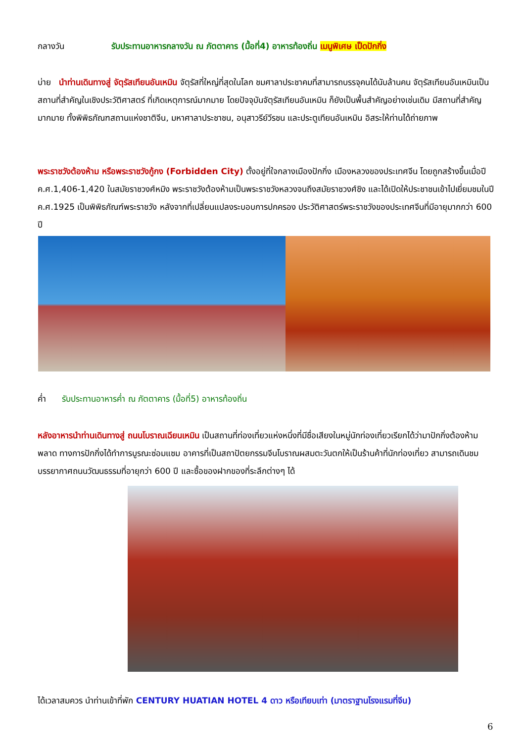กลางวัน รับประทานอาหารกลางวัน ณ ภัตตาคาร (มื้อที่4) อาหารท้องถิ่น เมนูพิเศษ เป็ดปักกิ่ง
บ่าย นำท่านเดินทางสู่ จัตุรัสเทียนอันเหมิน จัตุรัสที่ใหญ่ที่สุดในโลก ชมศาลาประชาคมที่สามารถบรรจุคนได้นับล้านคน จัตุรัสเทียนอันเหมินเป็นสถานที่สำคัญในเชิงประวัติศาสตร์ ที่เกิดเหตุการณ์มากมาย โดยปัจจุบันจัตุรัสเทียนอันเหมิน ก็ยังเป็นพื้นสำคัญอย่างเช่นเดิม มีสถานที่สำคัญมากมาย ทั้งพิพิธภัณฑสถานแห่งชาติจีน, มหาศาลาประชาชน, อนุสาวรีย์วีรชน และประตูเทียนอันเหมิน อิสระให้ท่านได้ถ่ายภาพ
พระราชวังต้องห้าม หรือพระราชวังกู้กง (Forbidden City) ตั้งอยู่ที่ใจกลางเมืองปักกิ่ง เมืองหลวงของประเทศจีน โดยถูกสร้างขึ้นเมื่อปี ค.ศ.1,406-1,420 ในสมัยราชวงศ์หมิง พระราชวังต้องห้ามเป็นพระราชวังหลวงจนถึงสมัยราชวงศ์ชิง และได้เปิดให้ประชาชนเข้าไปเยี่ยมชมในปี ค.ศ.1925 เป็นพิพิธภัณฑ์พระราชวัง หลังจากที่เปลี่ยนแปลงระบอบการปกครอง ประวัติศาสตร์พระราชวังของประเทศจีนที่มีอายุมากกว่า 600 ปี
ค่ำ รับประทานอาหารค่ำ ณ ภัตตาคาร (มื้อที่5) อาหารท้องถิ่น
หลังอาหารนำท่านเดินทางสู่ ถนนโบราณเฉียนเหมิน เป็นสถานที่ท่องเที่ยวแห่งหนึ่งที่มีชื่อเสียงในหมู่นักท่องเที่ยวเรียกได้ว่ามาปักกิ่งต้องห้ามพลาด ทางการปักกิ่งได้ทำการบูรณะซ่อมแซม อาคารที่เป็นสถาปัตยกรรมจีนโบราณผสมตะวันตกให้เป็นร้านค้าที่นักท่องเที่ยว สามารถเดินชมบรรยากาศถนนวัฒนธรรมที่อายุกว่า 600 ปี และซื้อของฝากของที่ระลึกต่างๆ ได้
ได้เวลาสมควร นำท่านเข้าที่พัก CENTURY HUATIAN HOTEL 4 ดาว หรือเทียบเท่า (มาตราฐานโรงแรมที่จีน)
6